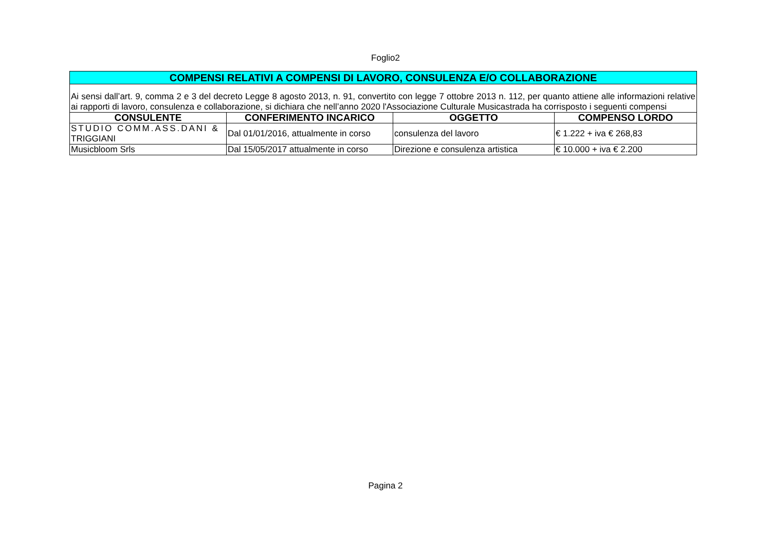Foglio2
| COMPENSI RELATIVI A COMPENSI DI LAVORO, CONSULENZA E/O COLLABORAZIONE | | | |
| Ai sensi dall’art. 9, comma 2 e 3 del decreto Legge 8 agosto 2013, n. 91, convertito con legge 7 ottobre 2013 n. 112, per quanto attiene alle informazioni relative ai rapporti di lavoro, consulenza e collaborazione, si dichiara che nell’anno 2020 l'Associazione Culturale Musicastrada ha corrisposto i seguenti compensi | | | |
| CONSULENTE | CONFERIMENTO INCARICO | OGGETTO | COMPENSO LORDO |
| STUDIO COMM.ASS.DANI & TRIGGIANI | Dal 01/01/2016, attualmente in corso | consulenza del lavoro | € 1.222 + iva € 268,83 |
| Musicbloom Srls | Dal 15/05/2017 attualmente in corso | Direzione e consulenza artistica | € 10.000 + iva € 2.200 |
Pagina 2